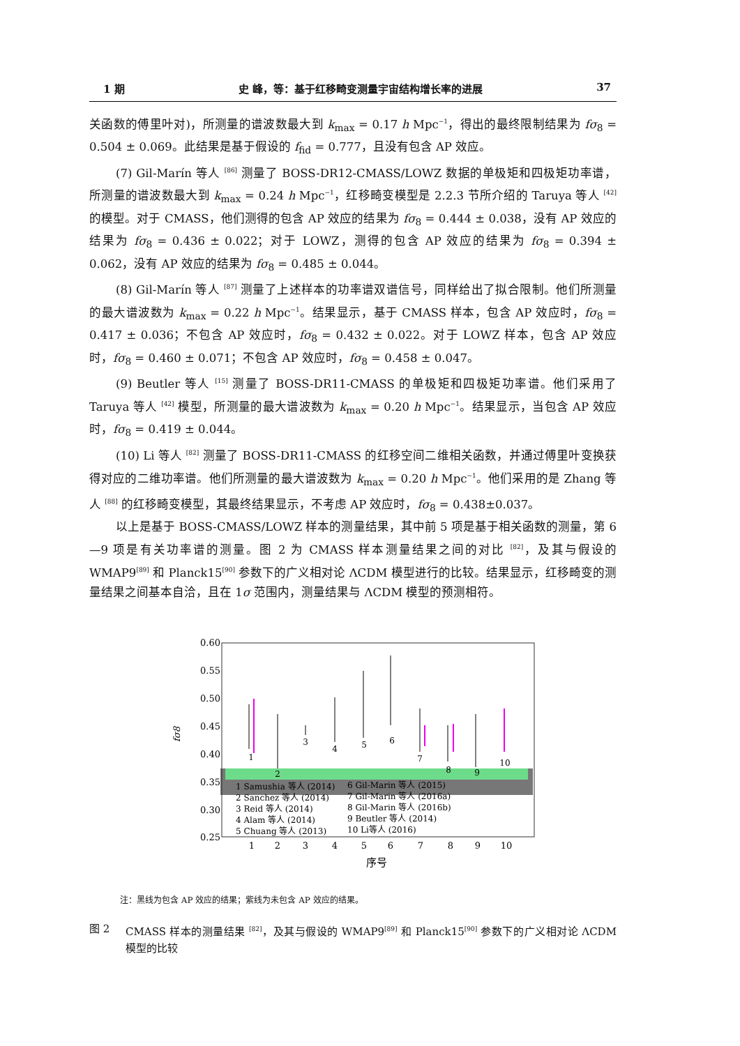1 期 史 峰，等：基于红移畸变测量宇宙结构增长率的进展 37
关函数的傅里叶对)，所测量的谱波数最大到 k<sub>max</sub> = 0.17 h Mpc<sup>−1</sup>，得出的最终限制结果为 fσ<sub>8</sub> = 0.504 ± 0.069。此结果是基于假设的 f<sub>fid</sub> = 0.777，且没有包含 AP 效应。
(7) Gil-Marín 等人 <sup>[86]</sup> 测量了 BOSS-DR12-CMASS/LOWZ 数据的单极矩和四极矩功率谱，所测量的谱波数最大到 k<sub>max</sub> = 0.24 h Mpc<sup>−1</sup>，红移畸变模型是 2.2.3 节所介绍的 Taruya 等人 <sup>[42]</sup> 的模型。对于 CMASS，他们测得的包含 AP 效应的结果为 fσ<sub>8</sub> = 0.444 ± 0.038，没有 AP 效应的结果为 fσ<sub>8</sub> = 0.436 ± 0.022；对于 LOWZ，测得的包含 AP 效应的结果为 fσ<sub>8</sub> = 0.394 ± 0.062，没有 AP 效应的结果为 fσ<sub>8</sub> = 0.485 ± 0.044。
(8) Gil-Marín 等人 <sup>[87]</sup> 测量了上述样本的功率谱双谱信号，同样给出了拟合限制。他们所测量的最大谱波数为 k<sub>max</sub> = 0.22 h Mpc<sup>−1</sup>。结果显示，基于 CMASS 样本，包含 AP 效应时，fσ<sub>8</sub> = 0.417 ± 0.036；不包含 AP 效应时，fσ<sub>8</sub> = 0.432 ± 0.022。对于 LOWZ 样本，包含 AP 效应时，fσ<sub>8</sub> = 0.460 ± 0.071；不包含 AP 效应时，fσ<sub>8</sub> = 0.458 ± 0.047。
(9) Beutler 等人 <sup>[15]</sup> 测量了 BOSS-DR11-CMASS 的单极矩和四极矩功率谱。他们采用了 Taruya 等人 <sup>[42]</sup> 模型，所测量的最大谱波数为 k<sub>max</sub> = 0.20 h Mpc<sup>−1</sup>。结果显示，当包含 AP 效应时，fσ<sub>8</sub> = 0.419 ± 0.044。
(10) Li 等人 <sup>[82]</sup> 测量了 BOSS-DR11-CMASS 的红移空间二维相关函数，并通过傅里叶变换获得对应的二维功率谱。他们所测量的最大谱波数为 k<sub>max</sub> = 0.20 h Mpc<sup>−1</sup>。他们采用的是 Zhang 等人 <sup>[88]</sup> 的红移畸变模型，其最终结果显示，不考虑 AP 效应时，fσ<sub>8</sub> = 0.438±0.037。
以上是基于 BOSS-CMASS/LOWZ 样本的测量结果，其中前 5 项是基于相关函数的测量，第 6—9 项是有关功率谱的测量。图 2 为 CMASS 样本测量结果之间的对比 <sup>[82]</sup>，及其与假设的 WMAP9<sup>[89]</sup> 和 Planck15<sup>[90]</sup> 参数下的广义相对论 ΛCDM 模型进行的比较。结果显示，红移畸变的测量结果之间基本自洽，且在 1σ 范围内，测量结果与 ΛCDM 模型的预测相符。
0.60
0.55
0.50
0.45
0.40
0.35
0.30
0.25
fσ8
1
2
3
4
5
6
7
8
9
10
序号
1
2
3
4
5
6
7
8
9
10
1 Samushia 等人 (2014)
2 Sanchez 等人 (2014)
3 Reid 等人 (2014)
4 Alam 等人 (2014)
5 Chuang 等人 (2013)
6 Gil-Marin 等人 (2015)
7 Gil-Marin 等人 (2016a)
8 Gil-Marin 等人 (2016b)
9 Beutler 等人 (2014)
10 Li等人 (2016)
注：黑线为包含 AP 效应的结果；紫线为未包含 AP 效应的结果。
图 2 CMASS 样本的测量结果 <sup>[82]</sup>，及其与假设的 WMAP9<sup>[89]</sup> 和 Planck15<sup>[90]</sup> 参数下的广义相对论 ΛCDM 模型的比较